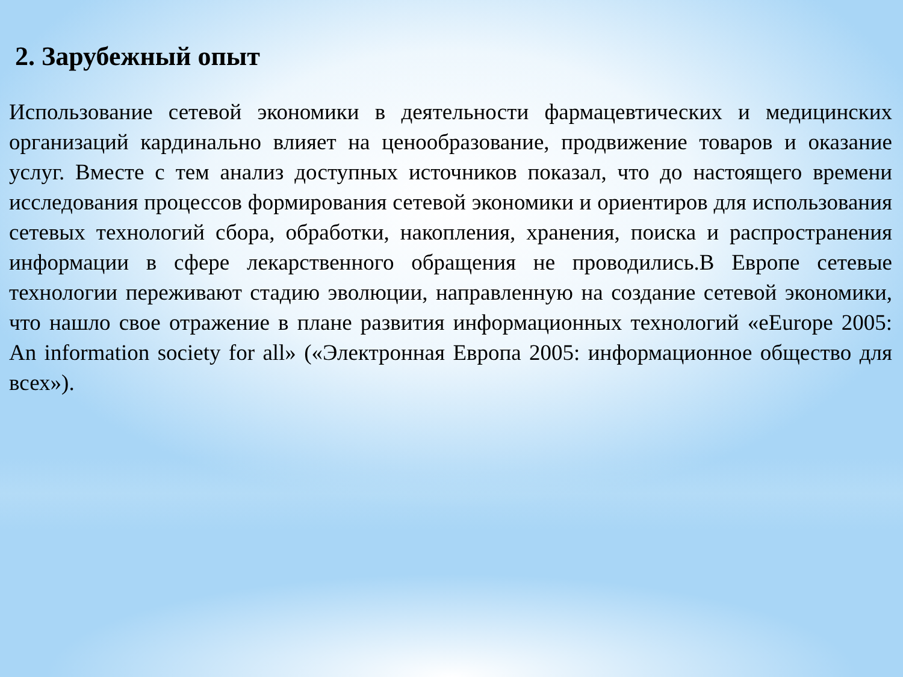2. Зарубежный опыт
Использование сетевой экономики в деятельности фармацевтических и медицинских организаций кардинально влияет на ценообразование, продвижение товаров и оказание услуг. Вместе с тем анализ доступных источников показал, что до настоящего времени исследования процессов формирования сетевой экономики и ориентиров для использования сетевых технологий сбора, обработки, накопления, хранения, поиска и распространения информации в сфере лекарственного обращения не проводились.В Европе сетевые технологии переживают стадию эволюции, направленную на создание сетевой экономики, что нашло свое отражение в плане развития информационных технологий «eEurope 2005: An information society for all» («Электронная Европа 2005: информационное общество для всех»).